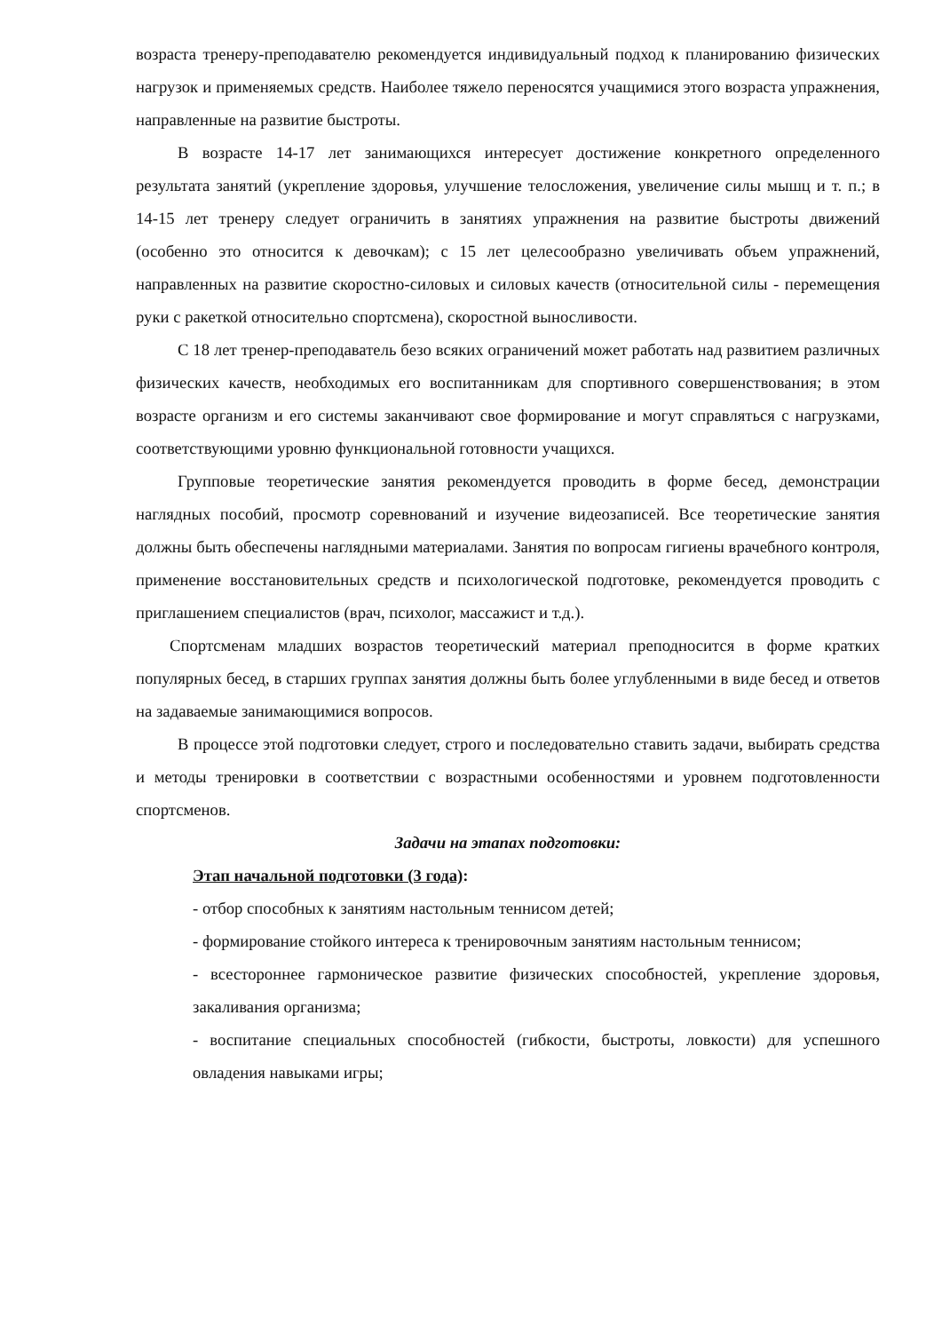возраста тренеру-преподавателю рекомендуется индивидуальный подход к планированию физических нагрузок и применяемых средств. Наиболее тяжело переносятся учащимися этого возраста упражнения, направленные на развитие быстроты.
В возрасте 14-17 лет занимающихся интересует достижение конкретного определенного результата занятий (укрепление здоровья, улучшение телосложения, увеличение силы мышц и т. п.; в 14-15 лет тренеру следует ограничить в занятиях упражнения на развитие быстроты движений (особенно это относится к девочкам); с 15 лет целесообразно увеличивать объем упражнений, направленных на развитие скоростно-силовых и силовых качеств (относительной силы - перемещения руки с ракеткой относительно спортсмена), скоростной выносливости.
С 18 лет тренер-преподаватель безо всяких ограничений может работать над развитием различных физических качеств, необходимых его воспитанникам для спортивного совершенствования; в этом возрасте организм и его системы заканчивают свое формирование и могут справляться с нагрузками, соответствующими уровню функциональной готовности учащихся.
Групповые теоретические занятия рекомендуется проводить в форме бесед, демонстрации наглядных пособий, просмотр соревнований и изучение видеозаписей. Все теоретические занятия должны быть обеспечены наглядными материалами. Занятия по вопросам гигиены врачебного контроля, применение восстановительных средств и психологической подготовке, рекомендуется проводить с приглашением специалистов (врач, психолог, массажист и т.д.).
Спортсменам младших возрастов теоретический материал преподносится в форме кратких популярных бесед, в старших группах занятия должны быть более углубленными в виде бесед и ответов на задаваемые занимающимися вопросов.
В процессе этой подготовки следует, строго и последовательно ставить задачи, выбирать средства и методы тренировки в соответствии с возрастными особенностями и уровнем подготовленности спортсменов.
Задачи на этапах подготовки:
Этап начальной подготовки (3 года):
- отбор способных к занятиям настольным теннисом детей;
- формирование стойкого интереса к тренировочным занятиям настольным теннисом;
- всестороннее гармоническое развитие физических способностей, укрепление здоровья, закаливания организма;
- воспитание специальных способностей (гибкости, быстроты, ловкости) для успешного овладения навыками игры;